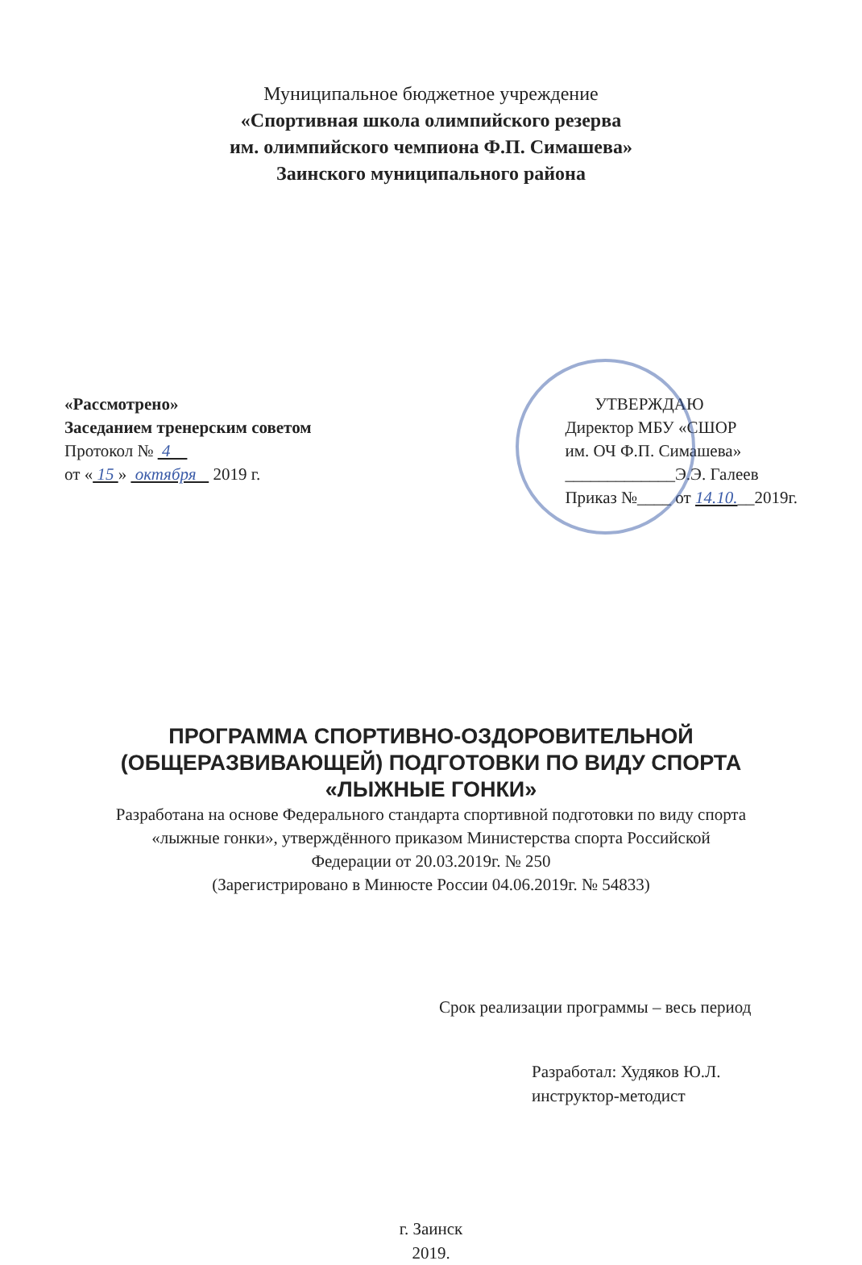Муниципальное бюджетное учреждение
«Спортивная школа олимпийского резерва
им. олимпийского чемпиона Ф.П. Симашева»
Заинского муниципального района
«Рассмотрено»
Заседанием тренерским советом
Протокол № 4
от « 15 » октября 2019 г.
УТВЕРЖДАЮ
Директор МБУ «СШОР
им. ОЧ Ф.П. Симашева»
_____________Э.Э. Галеев
Приказ №____ от 14.10.__2019г.
ПРОГРАММА СПОРТИВНО-ОЗДОРОВИТЕЛЬНОЙ
(ОБЩЕРАЗВИВАЮЩЕЙ) ПОДГОТОВКИ ПО ВИДУ СПОРТА
«ЛЫЖНЫЕ ГОНКИ»
Разработана на основе Федерального стандарта спортивной подготовки по виду спорта
«лыжные гонки», утверждённого приказом Министерства спорта Российской
Федерации от 20.03.2019г. № 250
(Зарегистрировано в Минюсте России 04.06.2019г. № 54833)
Срок реализации программы – весь период
Разработал: Худяков Ю.Л.
инструктор-методист
г. Заинск
2019.